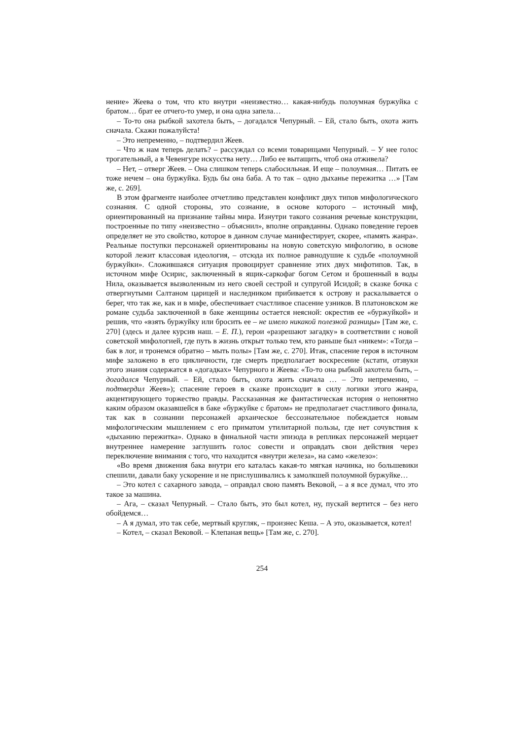нение» Жеева о том, что кто внутри «неизвестно… какая-нибудь полоумная буржуйка с братом… брат ее отчего-то умер, и она одна запела…
– То-то она рыбкой захотела быть, – догадался Чепурный. – Ей, стало быть, охота жить сначала. Скажи пожалуйста!
– Это непременно, – подтвердил Жеев.
– Что ж нам теперь делать? – рассуждал со всеми товарищами Чепурный. – У нее голос трогательный, а в Чевенгуре искусства нету… Либо ее вытащить, чтоб она отживела?
– Нет, – отверг Жеев. – Она слишком теперь слабосильная. И еще – полоумная… Питать ее тоже нечем – она буржуйка. Будь бы она баба. А то так – одно дыханье пережитка …» [Там же, с. 269].
В этом фрагменте наиболее отчетливо представлен конфликт двух типов мифологического сознания. С одной стороны, это сознание, в основе которого – источный миф, ориентированный на признание тайны мира. Изнутри такого сознания речевые конструкции, построенные по типу «неизвестно – объяснил», вполне оправданны. Однако поведение героев определяет не это свойство, которое в данном случае манифестирует, скорее, «память жанра». Реальные поступки персонажей ориентированы на новую советскую мифологию, в основе которой лежит классовая идеология, – отсюда их полное равнодушие к судьбе «полоумной буржуйки». Сложившаяся ситуация провоцирует сравнение этих двух мифотипов. Так, в источном мифе Осирис, заключенный в ящик-саркофаг богом Сетом и брошенный в воды Нила, оказывается вызволенным из него своей сестрой и супругой Исидой; в сказке бочка с отвергнутыми Салтаном царицей и наследником прибивается к острову и раскалывается о берег, что так же, как и в мифе, обеспечивает счастливое спасение узников. В платоновском же романе судьба заключенной в баке женщины остается неясной: окрестив ее «буржуйкой» и решив, что «взять буржуйку или бросить ее – не имело никакой полезной разницы» [Там же, с. 270] (здесь и далее курсив наш. – Е. П.), герои «разрешают загадку» в соответствии с новой советской мифологией, где путь в жизнь открыт только тем, кто раньше был «никем»: «Тогда – бак в лог, и тронемся обратно – мыть полы» [Там же, с. 270]. Итак, спасение героя в источном мифе заложено в его цикличности, где смерть предполагает воскресение (кстати, отзвуки этого знания содержатся в «догадках» Чепурного и Жеева: «То-то она рыбкой захотела быть, – догадался Чепурный. – Ей, стало быть, охота жить сначала … – Это непременно, – подтвердил Жеев»); спасение героев в сказке происходит в силу логики этого жанра, акцентирующего торжество правды. Рассказанная же фантастическая история о непонятно каким образом оказавшейся в баке «буржуйке с братом» не предполагает счастливого финала, так как в сознании персонажей архаическое бессознательное побеждается новым мифологическим мышлением с его приматом утилитарной пользы, где нет сочувствия к «дыханию пережитка». Однако в финальной части эпизода в репликах персонажей мерцает внутреннее намерение заглушить голос совести и оправдать свои действия через переключение внимания с того, что находится «внутри железа», на само «железо»:
«Во время движения бака внутри его каталась какая-то мягкая начинка, но большевики спешили, давали баку ускорение и не прислушивались к замолкшей полоумной буржуйке…
– Это котел с сахарного завода, – оправдал свою память Вековой, – а я все думал, что это такое за машина.
– Ага, – сказал Чепурный. – Стало быть, это был котел, ну, пускай вертится – без него обойдемся…
– А я думал, это так себе, мертвый кругляк, – произнес Кеша. – А это, оказывается, котел!
– Котел, – сказал Вековой. – Клепаная вещь» [Там же, с. 270].
254